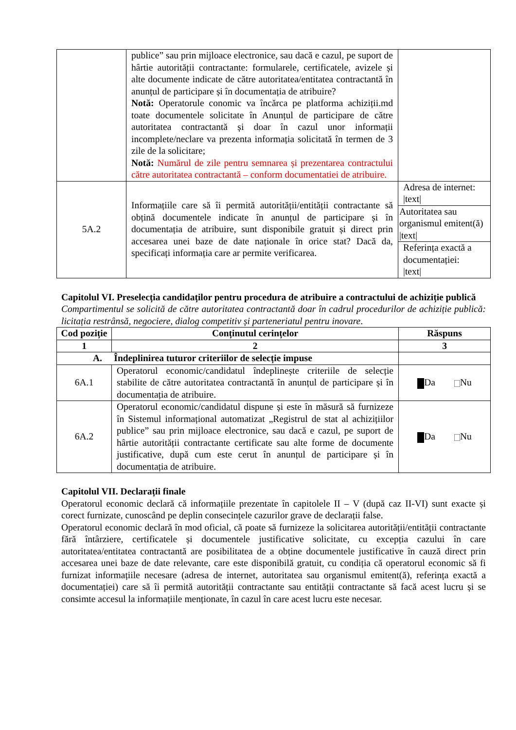| | publice” sau prin mijloace electronice, sau dacă e cazul, pe suport de hârtie autorității contractante: formularele, certificatele, avizele și alte documente indicate de către autoritatea/entitatea contractantă în anunțul de participare și în documentația de atribuire? Notă: Operatorule conomic va încărca pe platforma achiziții.md toate documentele solicitate în Anunțul de participare de către autoritatea contractantă și doar în cazul unor informații incomplete/neclare va prezenta informația solicitată în termen de 3 zile de la solicitare; Notă: Numărul de zile pentru semnarea și prezentarea contractului către autoritatea contractantă – conform documentatiei de atribuire. | |
| 5A.2 | Informațiile care să îi permită autorității/entității contractante să obțină documentele indicate în anunțul de participare și în documentația de atribuire, sunt disponibile gratuit și direct prin accesarea unei baze de date naționale în orice stat? Dacă da, specificați informația care ar permite verificarea. | Adresa de internet: /text/ |
| | | Autoritatea sau organismul emitent(ă) /text/ |
| | | Referința exactă a documentației: /text/ |
Capitolul VI. Preselecția candidaților pentru procedura de atribuire a contractului de achiziție publică
Compartimentul se solicită de către autoritatea contractantă doar în cadrul procedurilor de achiziție publică: licitația restrânsă, negociere, dialog competitiv și parteneriatul pentru inovare.
| Cod poziție | Conținutul cerințelor | Răspuns |
| --- | --- | --- |
| 1 | 2 | 3 |
| A. Îndeplinirea tuturor criteriilor de selecție impuse | | |
| 6A.1 | Operatorul economic/candidatul îndeplinește criteriile de selecție stabilite de către autoritatea contractantă în anunțul de participare și în documentația de atribuire. | Da Nu |
| 6A.2 | Operatorul economic/candidatul dispune și este în măsură să furnizeze în Sistemul informațional automatizat „Registrul de stat al achizițiilor publice” sau prin mijloace electronice, sau dacă e cazul, pe suport de hârtie autorității contractante certificate sau alte forme de documente justificative, după cum este cerut în anunțul de participare și în documentația de atribuire. | Da Nu |
Capitolul VII. Declarații finale
Operatorul economic declară că informațiile prezentate în capitolele II – V (după caz II-VI) sunt exacte și corect furnizate, cunoscând pe deplin consecințele cazurilor grave de declarații false.
Operatorul economic declară în mod oficial, că poate să furnizeze la solicitarea autorității/entității contractante fără întârziere, certificatele și documentele justificative solicitate, cu excepția cazului în care autoritatea/entitatea contractantă are posibilitatea de a obține documentele justificative în cauză direct prin accesarea unei baze de date relevante, care este disponibilă gratuit, cu condiția că operatorul economic să fi furnizat informațiile necesare (adresa de internet, autoritatea sau organismul emitent(ă), referința exactă a documentației) care să îi permită autorității contractante sau entității contractante să facă acest lucru și se consimte accesul la informațiile menționate, în cazul în care acest lucru este necesar.